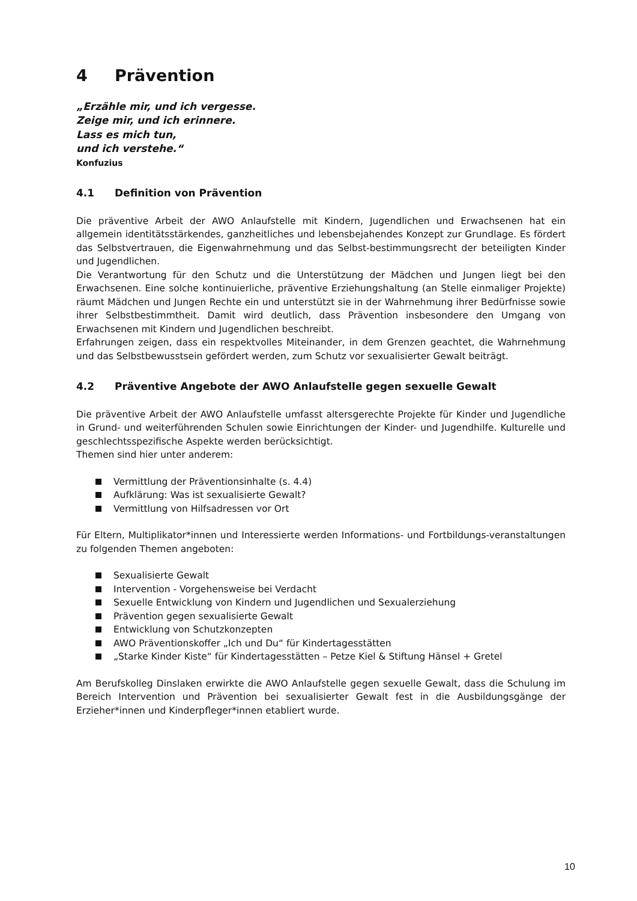4 Prävention
„Erzähle mir, und ich vergesse.
Zeige mir, und ich erinnere.
Lass es mich tun,
und ich verstehe.“
Konfuzius
4.1 Definition von Prävention
Die präventive Arbeit der AWO Anlaufstelle mit Kindern, Jugendlichen und Erwachsenen hat ein allgemein identitätsstärkendes, ganzheitliches und lebensbejahendes Konzept zur Grundlage. Es fördert das Selbstvertrauen, die Eigenwahrnehmung und das Selbst-bestimmungsrecht der beteiligten Kinder und Jugendlichen.
Die Verantwortung für den Schutz und die Unterstützung der Mädchen und Jungen liegt bei den Erwachsenen. Eine solche kontinuierliche, präventive Erziehungshaltung (an Stelle einmaliger Projekte) räumt Mädchen und Jungen Rechte ein und unterstützt sie in der Wahrnehmung ihrer Bedürfnisse sowie ihrer Selbstbestimmtheit. Damit wird deutlich, dass Prävention insbesondere den Umgang von Erwachsenen mit Kindern und Jugendlichen beschreibt.
Erfahrungen zeigen, dass ein respektvolles Miteinander, in dem Grenzen geachtet, die Wahrnehmung und das Selbstbewusstsein gefördert werden, zum Schutz vor sexualisierter Gewalt beiträgt.
4.2 Präventive Angebote der AWO Anlaufstelle gegen sexuelle Gewalt
Die präventive Arbeit der AWO Anlaufstelle umfasst altersgerechte Projekte für Kinder und Jugendliche in Grund- und weiterführenden Schulen sowie Einrichtungen der Kinder- und Jugendhilfe. Kulturelle und geschlechtsspezifische Aspekte werden berücksichtigt.
Themen sind hier unter anderem:
Vermittlung der Präventionsinhalte (s. 4.4)
Aufklärung: Was ist sexualisierte Gewalt?
Vermittlung von Hilfsadressen vor Ort
Für Eltern, Multiplikator*innen und Interessierte werden Informations- und Fortbildungs-veranstaltungen zu folgenden Themen angeboten:
Sexualisierte Gewalt
Intervention - Vorgehensweise bei Verdacht
Sexuelle Entwicklung von Kindern und Jugendlichen und Sexualerziehung
Prävention gegen sexualisierte Gewalt
Entwicklung von Schutzkonzepten
AWO Präventionskoffer „Ich und Du“ für Kindertagesstätten
„Starke Kinder Kiste“ für Kindertagesstätten – Petze Kiel & Stiftung Hänsel + Gretel
Am Berufskolleg Dinslaken erwirkte die AWO Anlaufstelle gegen sexuelle Gewalt, dass die Schulung im Bereich Intervention und Prävention bei sexualisierter Gewalt fest in die Ausbildungsgänge der Erzieher*innen und Kinderpfleger*innen etabliert wurde.
10